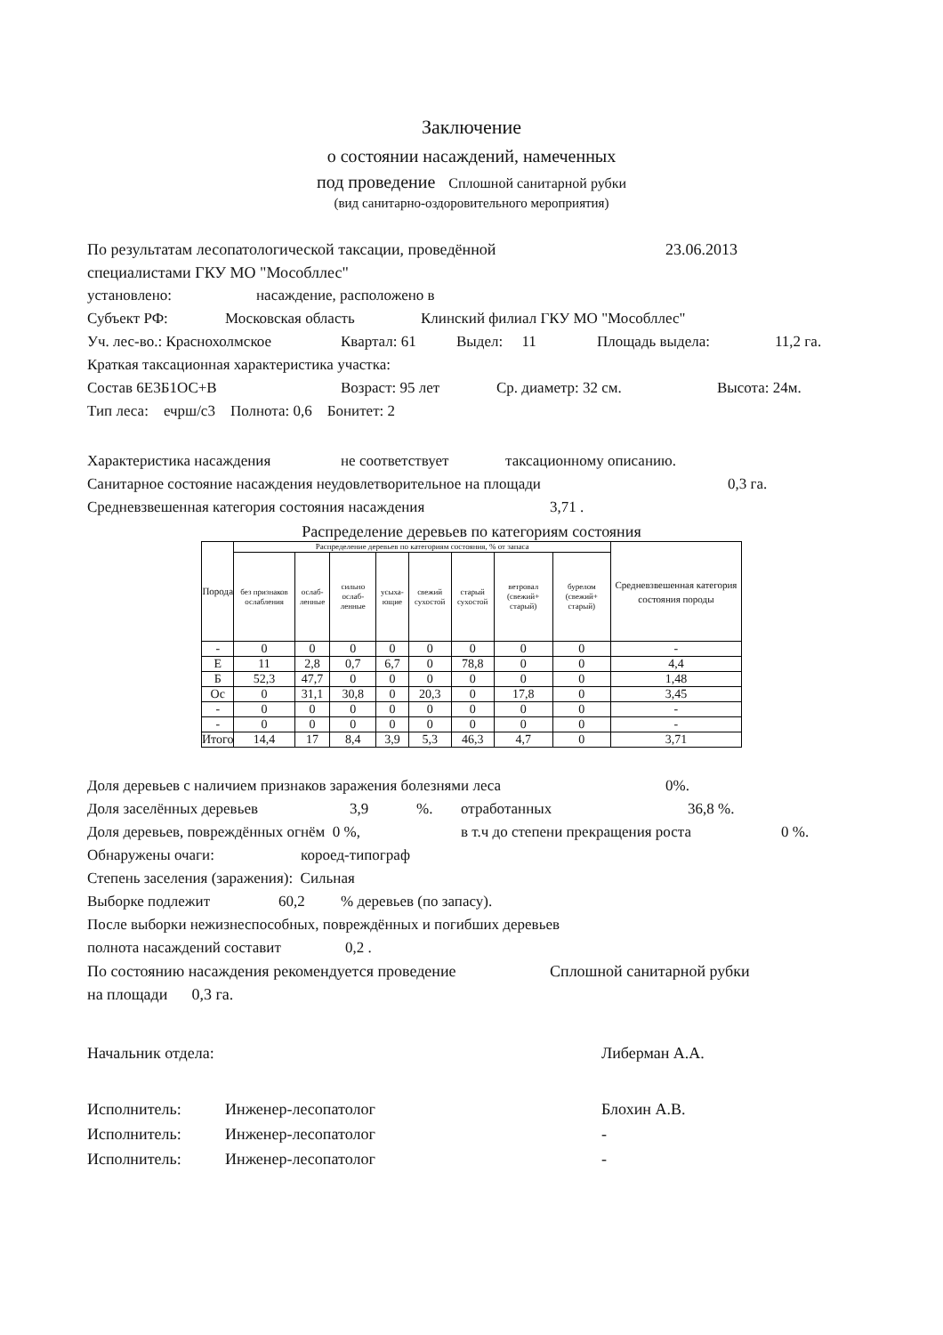Заключение
о состоянии насаждений, намеченных
под проведение Сплошной санитарной рубки
(вид санитарно-оздоровительного мероприятия)
По результатам лесопатологической таксации, проведённой 23.06.2013
специалистами ГКУ МО "Мособллес"
установлено: насаждение, расположено в
Субъект РФ: Московская область Клинский филиал ГКУ МО "Мособллес"
Уч. лес-во.: Краснохолмское Квартал: 61 Выдел: 11 Площадь выдела: 11,2 га.
Краткая таксационная характеристика участка:
Состав 6Е3Б1ОС+В Возраст: 95 лет Ср. диаметр: 32 см. Высота: 24м.
Тип леса: ечрш/с3 Полнота: 0,6 Бонитет: 2
Характеристика насаждения не соответствует таксационному описанию.
Санитарное состояние насаждения неудовлетворительное на площади 0,3 га.
Средневзвешенная категория состояния насаждения 3,71 .
Распределение деревьев по категориям состояния
| Порода | Распределение деревьев по категориям состояния, % от запаса | | | | | | | | Средневзвешенная категория состояния породы |
| --- | --- | --- | --- | --- | --- | --- | --- | --- | --- |
| | без признаков ослабления | ослаб-ленные | сильно ослаб-ленные | усыха-ющие | свежий сухостой | старый сухостой | ветровал (свежий+ старый) | бурелом (свежий+ старый) | |
| - | 0 | 0 | 0 | 0 | 0 | 0 | 0 | 0 | - |
| Е | 11 | 2,8 | 0,7 | 6,7 | 0 | 78,8 | 0 | 0 | 4,4 |
| Б | 52,3 | 47,7 | 0 | 0 | 0 | 0 | 0 | 0 | 1,48 |
| Ос | 0 | 31,1 | 30,8 | 0 | 20,3 | 0 | 17,8 | 0 | 3,45 |
| - | 0 | 0 | 0 | 0 | 0 | 0 | 0 | 0 | - |
| - | 0 | 0 | 0 | 0 | 0 | 0 | 0 | 0 | - |
| Итого | 14,4 | 17 | 8,4 | 3,9 | 5,3 | 46,3 | 4,7 | 0 | 3,71 |
Доля деревьев с наличием признаков заражения болезнями леса 0%.
Доля заселённых деревьев 3,9%. отработанных 36,8 %.
Доля деревьев, повреждённых огнём 0 %, в т.ч до степени прекращения роста 0 %.
Обнаружены очаги: короед-типограф
Степень заселения (заражения): Сильная
Выборке подлежит 60,2% деревьев (по запасу).
После выборки нежизнеспособных, повреждённых и погибших деревьев
полнота насаждений составит 0,2 .
По состоянию насаждения рекомендуется проведение Сплошной санитарной рубки
на площади 0,3 га.
Начальник отдела: Либерман А.А.
Исполнитель: Инженер-лесопатолог Блохин А.В.
Исполнитель: Инженер-лесопатолог -
Исполнитель: Инженер-лесопатолог -